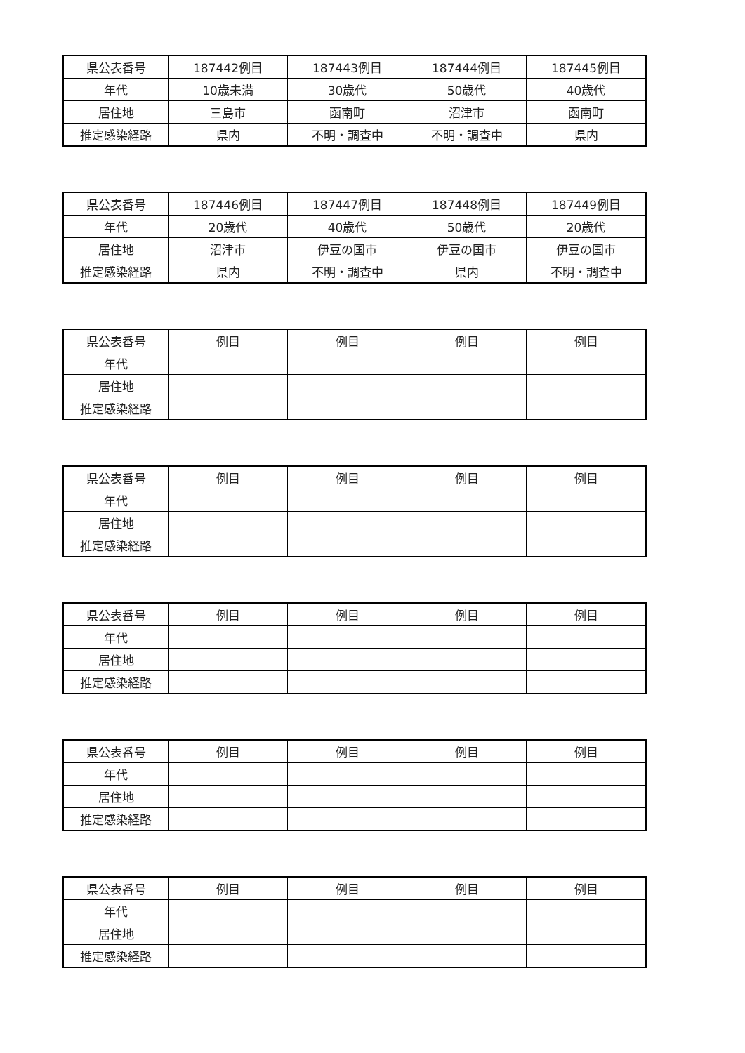| 県公表番号 | 187442例目 | 187443例目 | 187444例目 | 187445例目 |
| 年代 | 10歳未満 | 30歳代 | 50歳代 | 40歳代 |
| 居住地 | 三島市 | 函南町 | 沼津市 | 函南町 |
| 推定感染経路 | 県内 | 不明・調査中 | 不明・調査中 | 県内 |
| 県公表番号 | 187446例目 | 187447例目 | 187448例目 | 187449例目 |
| 年代 | 20歳代 | 40歳代 | 50歳代 | 20歳代 |
| 居住地 | 沼津市 | 伊豆の国市 | 伊豆の国市 | 伊豆の国市 |
| 推定感染経路 | 県内 | 不明・調査中 | 県内 | 不明・調査中 |
| 県公表番号 | 例目 | 例目 | 例目 | 例目 |
| 年代 | | | | |
| 居住地 | | | | |
| 推定感染経路 | | | | |
| 県公表番号 | 例目 | 例目 | 例目 | 例目 |
| 年代 | | | | |
| 居住地 | | | | |
| 推定感染経路 | | | | |
| 県公表番号 | 例目 | 例目 | 例目 | 例目 |
| 年代 | | | | |
| 居住地 | | | | |
| 推定感染経路 | | | | |
| 県公表番号 | 例目 | 例目 | 例目 | 例目 |
| 年代 | | | | |
| 居住地 | | | | |
| 推定感染経路 | | | | |
| 県公表番号 | 例目 | 例目 | 例目 | 例目 |
| 年代 | | | | |
| 居住地 | | | | |
| 推定感染経路 | | | | |